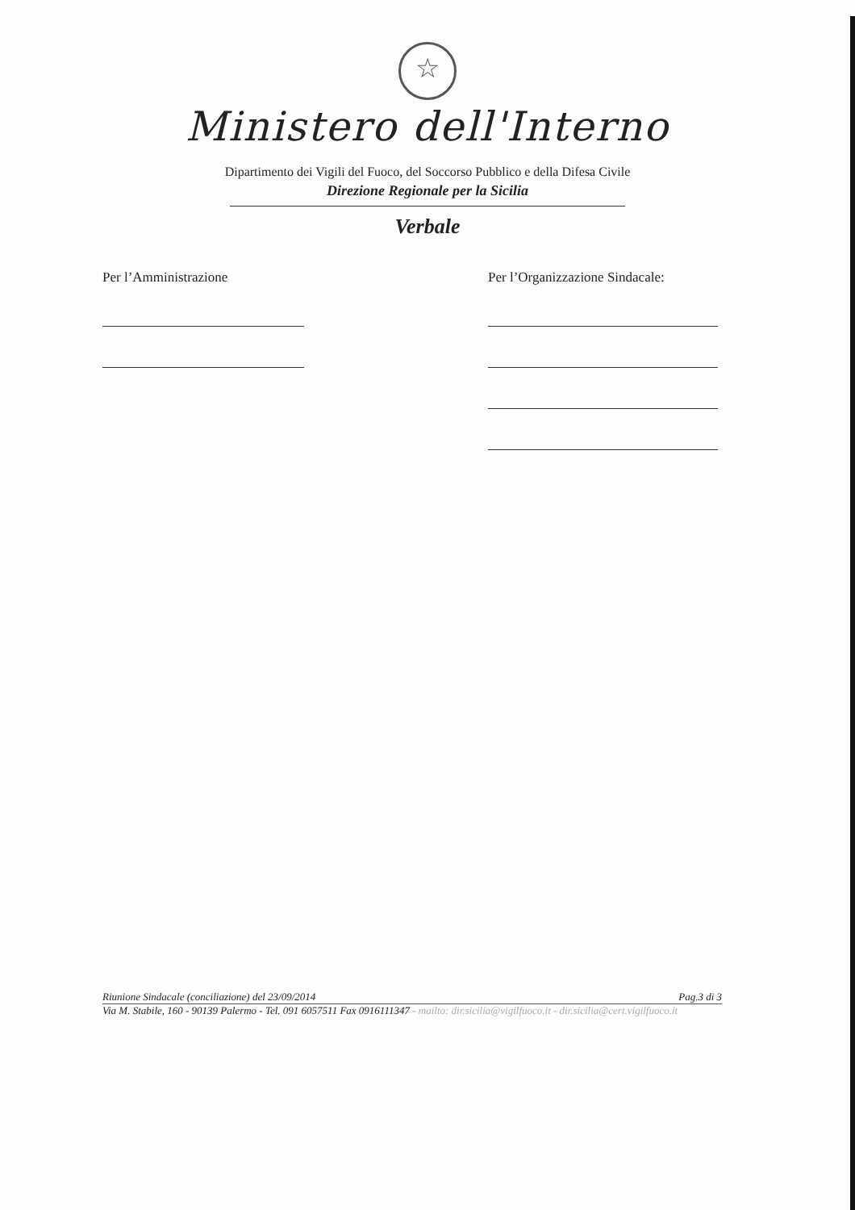☆
Ministero dell'Interno
Dipartimento dei Vigili del Fuoco, del Soccorso Pubblico e della Difesa Civile
Direzione Regionale per la Sicilia
Verbale
Per l’Amministrazione Per l’Organizzazione Sindacale:
Riunione Sindacale (conciliazione) del 23/09/2014 Pag.3 di 3
Via M. Stabile, 160 - 90139 Palermo - Tel. 091 6057511 Fax 0916111347 - mailto: dir.sicilia@vigilfuoco.it - dir.sicilia@cert.vigilfuoco.it